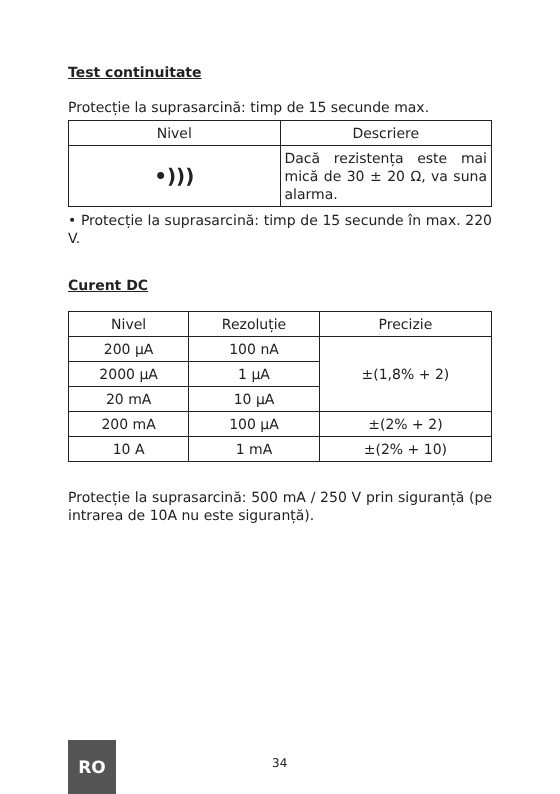Test continuitate
Protecție la suprasarcină: timp de 15 secunde max.
| Nivel | Descriere |
| --- | --- |
| •))) | Dacă rezistența este mai mică de 30 ± 20 Ω, va suna alarma. |
• Protecție la suprasarcină: timp de 15 secunde în max. 220 V.
Curent DC
| Nivel | Rezoluție | Precizie |
| --- | --- | --- |
| 200 µA | 100 nA | ±(1,8% + 2) |
| 2000 µA | 1 µA | |
| 20 mA | 10 µA | |
| 200 mA | 100 µA | ±(2% + 2) |
| 10 A | 1 mA | ±(2% + 10) |
Protecție la suprasarcină: 500 mA / 250 V prin siguranță (pe intrarea de 10A nu este siguranță).
RO
34